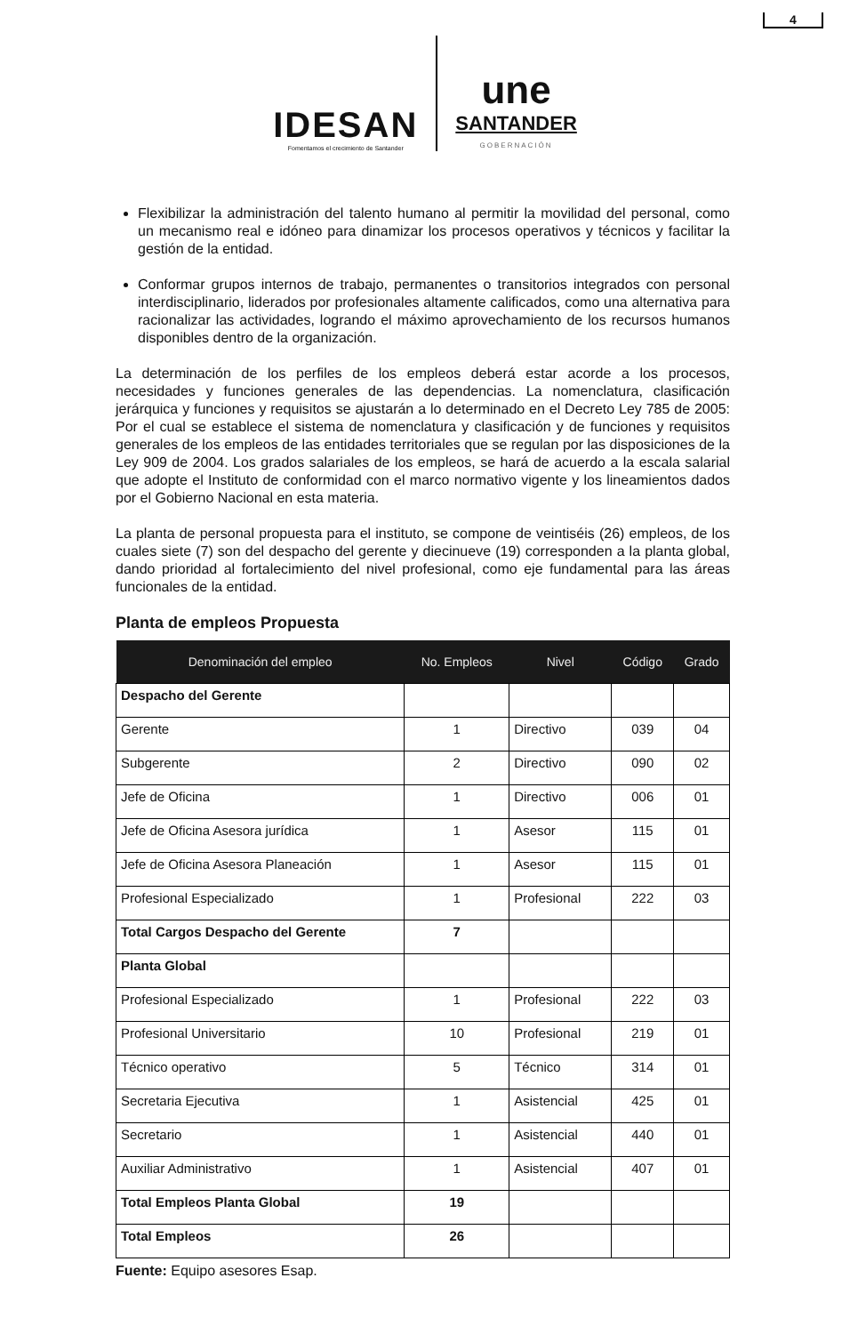4
IDESAN
Fomentamos el crecimiento de Santander
une
SANTANDER
GOBERNACIÓN
Flexibilizar la administración del talento humano al permitir la movilidad del personal, como un mecanismo real e idóneo para dinamizar los procesos operativos y técnicos y facilitar la gestión de la entidad.
Conformar grupos internos de trabajo, permanentes o transitorios integrados con personal interdisciplinario, liderados por profesionales altamente calificados, como una alternativa para racionalizar las actividades, logrando el máximo aprovechamiento de los recursos humanos disponibles dentro de la organización.
La determinación de los perfiles de los empleos deberá estar acorde a los procesos, necesidades y funciones generales de las dependencias. La nomenclatura, clasificación jerárquica y funciones y requisitos se ajustarán a lo determinado en el Decreto Ley 785 de 2005: Por el cual se establece el sistema de nomenclatura y clasificación y de funciones y requisitos generales de los empleos de las entidades territoriales que se regulan por las disposiciones de la Ley 909 de 2004. Los grados salariales de los empleos, se hará de acuerdo a la escala salarial que adopte el Instituto de conformidad con el marco normativo vigente y los lineamientos dados por el Gobierno Nacional en esta materia.
La planta de personal propuesta para el instituto, se compone de veintiséis (26) empleos, de los cuales siete (7) son del despacho del gerente y diecinueve (19) corresponden a la planta global, dando prioridad al fortalecimiento del nivel profesional, como eje fundamental para las áreas funcionales de la entidad.
Planta de empleos Propuesta
| Denominación del empleo | No. Empleos | Nivel | Código | Grado |
| --- | --- | --- | --- | --- |
| Despacho del Gerente | | | | |
| Gerente | 1 | Directivo | 039 | 04 |
| Subgerente | 2 | Directivo | 090 | 02 |
| Jefe de Oficina | 1 | Directivo | 006 | 01 |
| Jefe de Oficina Asesora jurídica | 1 | Asesor | 115 | 01 |
| Jefe de Oficina Asesora Planeación | 1 | Asesor | 115 | 01 |
| Profesional Especializado | 1 | Profesional | 222 | 03 |
| Total Cargos Despacho del Gerente | 7 | | | |
| Planta Global | | | | |
| Profesional Especializado | 1 | Profesional | 222 | 03 |
| Profesional Universitario | 10 | Profesional | 219 | 01 |
| Técnico operativo | 5 | Técnico | 314 | 01 |
| Secretaria Ejecutiva | 1 | Asistencial | 425 | 01 |
| Secretario | 1 | Asistencial | 440 | 01 |
| Auxiliar Administrativo | 1 | Asistencial | 407 | 01 |
| Total Empleos Planta Global | 19 | | | |
| Total Empleos | 26 | | | |
Fuente: Equipo asesores Esap.